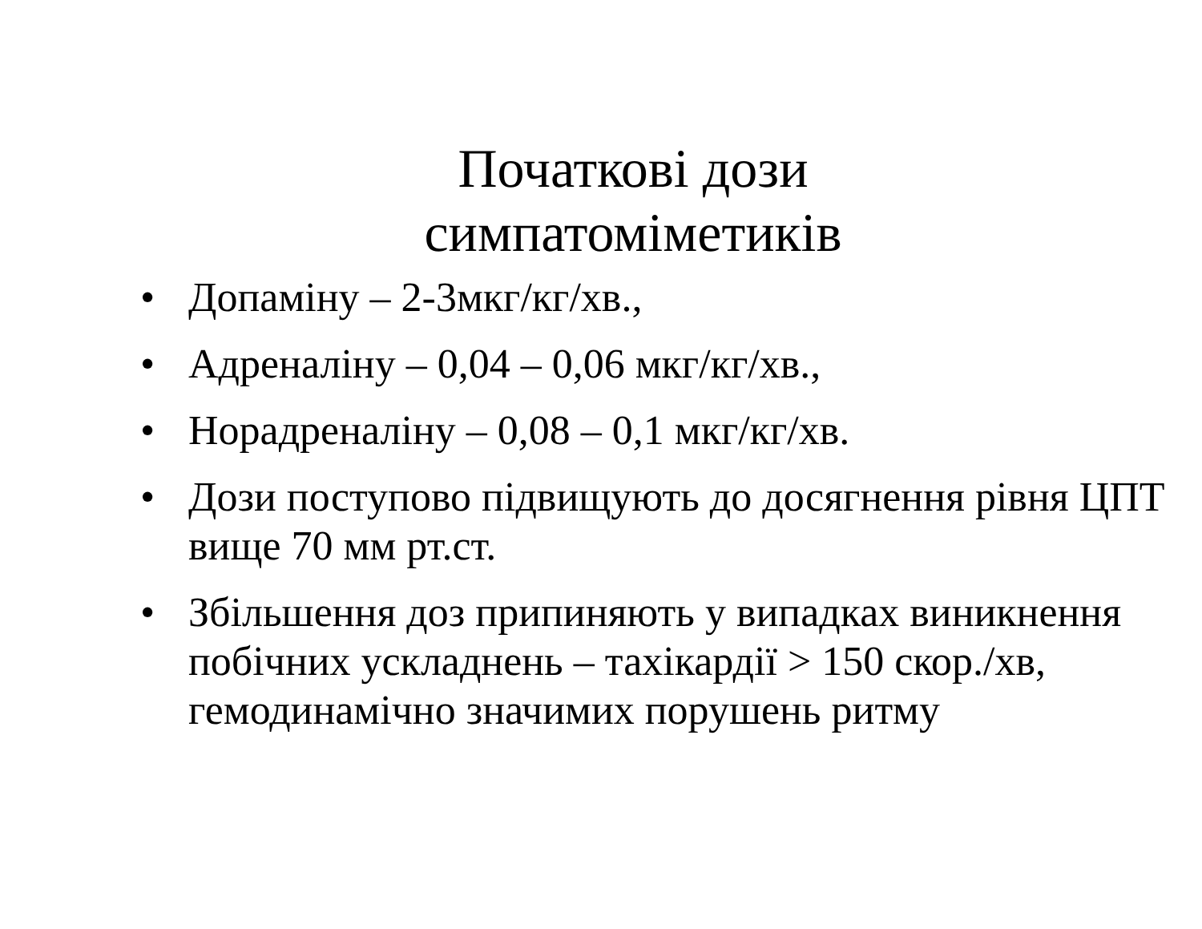Початкові дози
симпатоміметиків
• Допаміну – 2-3мкг/кг/хв.,
• Адреналіну – 0,04 – 0,06 мкг/кг/хв.,
• Норадреналіну – 0,08 – 0,1 мкг/кг/хв.
• Дози поступово підвищують до досягнення рівня ЦПТ вище 70 мм рт.ст.
• Збільшення доз припиняють у випадках виникнення побічних ускладнень – тахікардії > 150 скор./хв, гемодинамічно значимих порушень ритму